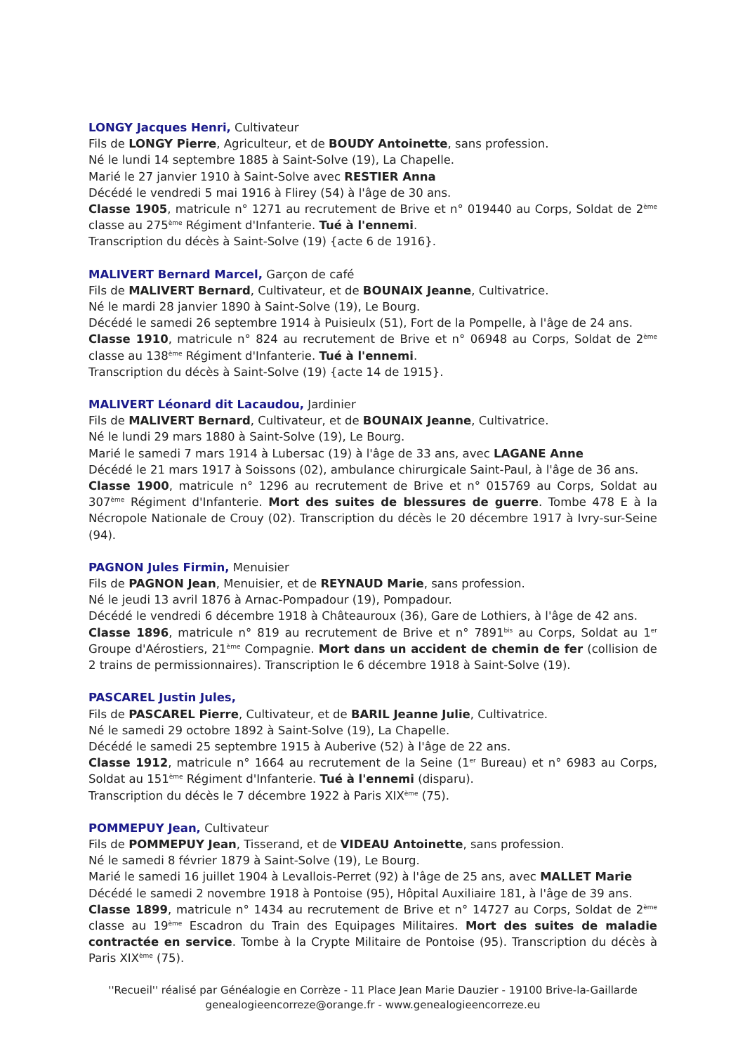LONGY Jacques Henri, Cultivateur
Fils de LONGY Pierre, Agriculteur, et de BOUDY Antoinette, sans profession.
Né le lundi 14 septembre 1885 à Saint-Solve (19), La Chapelle.
Marié le 27 janvier 1910 à Saint-Solve avec RESTIER Anna
Décédé le vendredi 5 mai 1916 à Flirey (54) à l'âge de 30 ans.
Classe 1905, matricule n° 1271 au recrutement de Brive et n° 019440 au Corps, Soldat de 2<sup>ème</sup> classe au 275<sup>ème</sup> Régiment d'Infanterie. Tué à l'ennemi.
Transcription du décès à Saint-Solve (19) {acte 6 de 1916}.
MALIVERT Bernard Marcel, Garçon de café
Fils de MALIVERT Bernard, Cultivateur, et de BOUNAIX Jeanne, Cultivatrice.
Né le mardi 28 janvier 1890 à Saint-Solve (19), Le Bourg.
Décédé le samedi 26 septembre 1914 à Puisieulx (51), Fort de la Pompelle, à l'âge de 24 ans.
Classe 1910, matricule n° 824 au recrutement de Brive et n° 06948 au Corps, Soldat de 2<sup>ème</sup> classe au 138<sup>ème</sup> Régiment d'Infanterie. Tué à l'ennemi.
Transcription du décès à Saint-Solve (19) {acte 14 de 1915}.
MALIVERT Léonard dit Lacaudou, Jardinier
Fils de MALIVERT Bernard, Cultivateur, et de BOUNAIX Jeanne, Cultivatrice.
Né le lundi 29 mars 1880 à Saint-Solve (19), Le Bourg.
Marié le samedi 7 mars 1914 à Lubersac (19) à l'âge de 33 ans, avec LAGANE Anne
Décédé le 21 mars 1917 à Soissons (02), ambulance chirurgicale Saint-Paul, à l'âge de 36 ans.
Classe 1900, matricule n° 1296 au recrutement de Brive et n° 015769 au Corps, Soldat au 307<sup>ème</sup> Régiment d'Infanterie. Mort des suites de blessures de guerre. Tombe 478 E à la Nécropole Nationale de Crouy (02). Transcription du décès le 20 décembre 1917 à Ivry-sur-Seine (94).
PAGNON Jules Firmin, Menuisier
Fils de PAGNON Jean, Menuisier, et de REYNAUD Marie, sans profession.
Né le jeudi 13 avril 1876 à Arnac-Pompadour (19), Pompadour.
Décédé le vendredi 6 décembre 1918 à Châteauroux (36), Gare de Lothiers, à l'âge de 42 ans.
Classe 1896, matricule n° 819 au recrutement de Brive et n° 7891<sup>bis</sup> au Corps, Soldat au 1<sup>er</sup> Groupe d'Aérostiers, 21<sup>ème</sup> Compagnie. Mort dans un accident de chemin de fer (collision de 2 trains de permissionnaires). Transcription le 6 décembre 1918 à Saint-Solve (19).
PASCAREL Justin Jules,
Fils de PASCAREL Pierre, Cultivateur, et de BARIL Jeanne Julie, Cultivatrice.
Né le samedi 29 octobre 1892 à Saint-Solve (19), La Chapelle.
Décédé le samedi 25 septembre 1915 à Auberive (52) à l'âge de 22 ans.
Classe 1912, matricule n° 1664 au recrutement de la Seine (1<sup>er</sup> Bureau) et n° 6983 au Corps, Soldat au 151<sup>ème</sup> Régiment d'Infanterie. Tué à l'ennemi (disparu).
Transcription du décès le 7 décembre 1922 à Paris XIX<sup>ème</sup> (75).
POMMEPUY Jean, Cultivateur
Fils de POMMEPUY Jean, Tisserand, et de VIDEAU Antoinette, sans profession.
Né le samedi 8 février 1879 à Saint-Solve (19), Le Bourg.
Marié le samedi 16 juillet 1904 à Levallois-Perret (92) à l'âge de 25 ans, avec MALLET Marie
Décédé le samedi 2 novembre 1918 à Pontoise (95), Hôpital Auxiliaire 181, à l'âge de 39 ans.
Classe 1899, matricule n° 1434 au recrutement de Brive et n° 14727 au Corps, Soldat de 2<sup>ème</sup> classe au 19<sup>ème</sup> Escadron du Train des Equipages Militaires. Mort des suites de maladie contractée en service. Tombe à la Crypte Militaire de Pontoise (95). Transcription du décès à Paris XIX<sup>ème</sup> (75).
''Recueil'' réalisé par Généalogie en Corrèze - 11 Place Jean Marie Dauzier - 19100 Brive-la-Gaillarde
genealogieencorreze@orange.fr - www.genealogieencorreze.eu